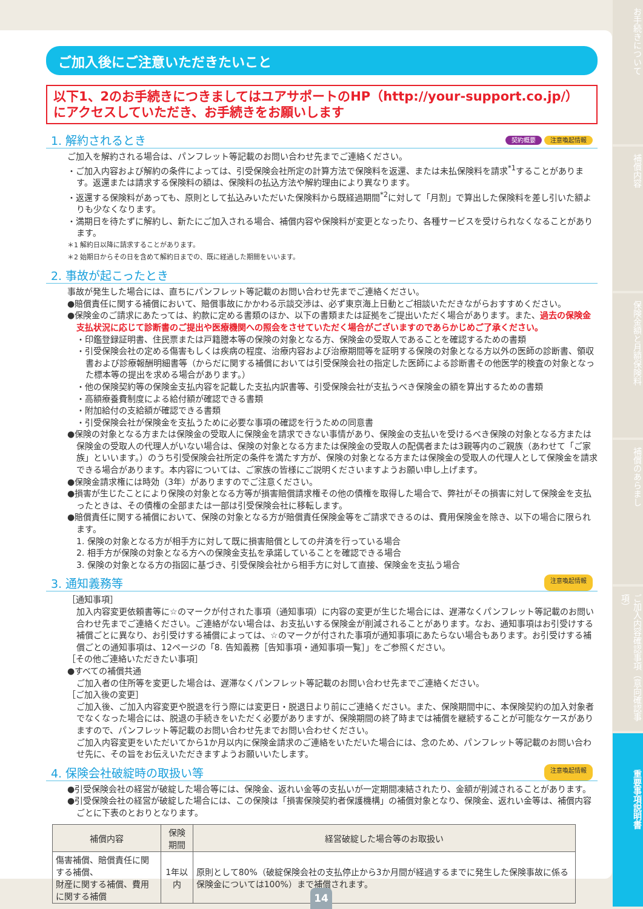お手続きについて
補償内容
保険金額と月額保険料
補償のあらまし
ご加入内容確認事項（意向確認事項）
重要事項説明書
ご加入後にご注意いただきたいこと
以下1、2のお手続きにつきましてはユアサポートのHP（http://your-support.co.jp/）にアクセスしていただき、お手続きをお願いします
1. 解約されるとき 契約概要 注意喚起情報
ご加入を解約される場合は、パンフレット等記載のお問い合わせ先までご連絡ください。
・ご加入内容および解約の条件によっては、引受保険会社所定の計算方法で保険料を返還、または未払保険料を請求<sup>*1</sup>することがあります。返還または請求する保険料の額は、保険料の払込方法や解約理由により異なります。
・返還する保険料があっても、原則として払込みいただいた保険料から既経過期間<sup>*2</sup>に対して「月割」で算出した保険料を差し引いた額よりも少なくなります。
・満期日を待たずに解約し、新たにご加入される場合、補償内容や保険料が変更となったり、各種サービスを受けられなくなることがあります。
＊1 解約日以降に請求することがあります。
＊2 始期日からその日を含めて解約日までの、既に経過した期間をいいます。
2. 事故が起こったとき
事故が発生した場合には、直ちにパンフレット等記載のお問い合わせ先までご連絡ください。
●賠償責任に関する補償において、賠償事故にかかわる示談交渉は、必ず東京海上日動とご相談いただきながらおすすめください。
●保険金のご請求にあたっては、約款に定める書類のほか、以下の書類または証拠をご提出いただく場合があります。また、過去の保険金支払状況に応じて診断書のご提出や医療機関への照会をさせていただく場合がございますのであらかじめご了承ください。
・印鑑登録証明書、住民票または戸籍謄本等の保険の対象となる方、保険金の受取人であることを確認するための書類
・引受保険会社の定める傷害もしくは疾病の程度、治療内容および治療期間等を証明する保険の対象となる方以外の医師の診断書、領収書および診療報酬明細書等（からだに関する補償においては引受保険会社の指定した医師による診断書その他医学的検査の対象となった標本等の提出を求める場合があります。）
・他の保険契約等の保険金支払内容を記載した支払内訳書等、引受保険会社が支払うべき保険金の額を算出するための書類
・高額療養費制度による給付額が確認できる書類
・附加給付の支給額が確認できる書類
・引受保険会社が保険金を支払うために必要な事項の確認を行うための同意書
●保険の対象となる方または保険金の受取人に保険金を請求できない事情があり、保険金の支払いを受けるべき保険の対象となる方または保険金の受取人の代理人がいない場合は、保険の対象となる方または保険金の受取人の配偶者または3親等内のご親族（あわせて「ご家族」といいます。）のうち引受保険会社所定の条件を満たす方が、保険の対象となる方または保険金の受取人の代理人として保険金を請求できる場合があります。本内容については、ご家族の皆様にご説明くださいますようお願い申し上げます。
●保険金請求権には時効（3年）がありますのでご注意ください。
●損害が生じたことにより保険の対象となる方等が損害賠償請求権その他の債権を取得した場合で、弊社がその損害に対して保険金を支払ったときは、その債権の全部または一部は引受保険会社に移転します。
●賠償責任に関する補償において、保険の対象となる方が賠償責任保険金等をご請求できるのは、費用保険金を除き、以下の場合に限られます。
1. 保険の対象となる方が相手方に対して既に損害賠償としての弁済を行っている場合
2. 相手方が保険の対象となる方への保険金支払を承諾していることを確認できる場合
3. 保険の対象となる方の指図に基づき、引受保険会社から相手方に対して直接、保険金を支払う場合
3. 通知義務等 注意喚起情報
［通知事項］
加入内容変更依頼書等に☆のマークが付された事項（通知事項）に内容の変更が生じた場合には、遅滞なくパンフレット等記載のお問い合わせ先までご連絡ください。ご連絡がない場合は、お支払いする保険金が削減されることがあります。なお、通知事項はお引受けする補償ごとに異なり、お引受けする補償によっては、☆のマークが付された事項が通知事項にあたらない場合もあります。お引受けする補償ごとの通知事項は、12ページの「8. 告知義務［告知事項・通知事項一覧］」をご参照ください。
［その他ご連絡いただきたい事項］
●すべての補償共通
ご加入者の住所等を変更した場合は、遅滞なくパンフレット等記載のお問い合わせ先までご連絡ください。
［ご加入後の変更］
ご加入後、ご加入内容変更や脱退を行う際には変更日・脱退日より前にご連絡ください。また、保険期間中に、本保険契約の加入対象者でなくなった場合には、脱退の手続きをいただく必要がありますが、保険期間の終了時までは補償を継続することが可能なケースがありますので、パンフレット等記載のお問い合わせ先までお問い合わせください。
ご加入内容変更をいただいてから1か月以内に保険金請求のご連絡をいただいた場合には、念のため、パンフレット等記載のお問い合わせ先に、その旨をお伝えいただきますようお願いいたします。
4. 保険会社破綻時の取扱い等 注意喚起情報
●引受保険会社の経営が破綻した場合等には、保険金、返れい金等の支払いが一定期間凍結されたり、金額が削減されることがあります。
●引受保険会社の経営が破綻した場合には、この保険は「損害保険契約者保護機構」の補償対象となり、保険金、返れい金等は、補償内容ごとに下表のとおりとなります。
| 補償内容 | 保険期間 | 経営破綻した場合等のお取扱い |
| --- | --- | --- |
| 傷害補償、賠償責任に関する補償、 財産に関する補償、費用に関する補償 | 1年以内 | 原則として80%（破綻保険会社の支払停止から3か月間が経過するまでに発生した保険事故に係る保険金については100%）まで補償されます。 |
14